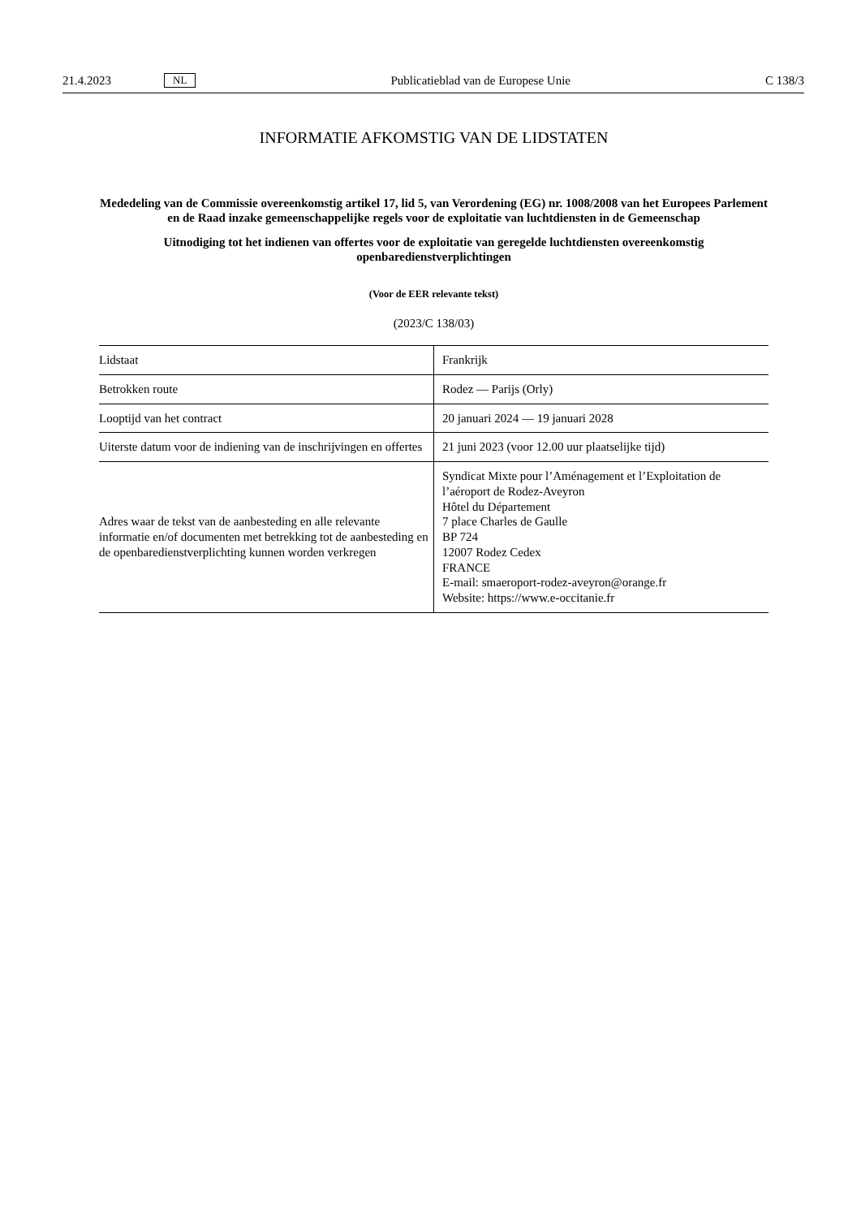21.4.2023 NL Publicatieblad van de Europese Unie C 138/3
INFORMATIE AFKOMSTIG VAN DE LIDSTATEN
Mededeling van de Commissie overeenkomstig artikel 17, lid 5, van Verordening (EG) nr. 1008/2008 van het Europees Parlement en de Raad inzake gemeenschappelijke regels voor de exploitatie van luchtdiensten in de Gemeenschap
Uitnodiging tot het indienen van offertes voor de exploitatie van geregelde luchtdiensten overeenkomstig openbaredienstverplichtingen
(Voor de EER relevante tekst)
(2023/C 138/03)
| Lidstaat | Frankrijk |
| Betrokken route | Rodez — Parijs (Orly) |
| Looptijd van het contract | 20 januari 2024 — 19 januari 2028 |
| Uiterste datum voor de indiening van de inschrijvingen en offertes | 21 juni 2023 (voor 12.00 uur plaatselijke tijd) |
| Adres waar de tekst van de aanbesteding en alle relevante informatie en/of documenten met betrekking tot de aanbesteding en de openbaredienstverplichting kunnen worden verkregen | Syndicat Mixte pour l’Aménagement et l’Exploitation de l’aéroport de Rodez-Aveyron Hôtel du Département 7 place Charles de Gaulle BP 724 12007 Rodez Cedex FRANCE E-mail: smaeroport-rodez-aveyron@orange.fr Website: https://www.e-occitanie.fr |